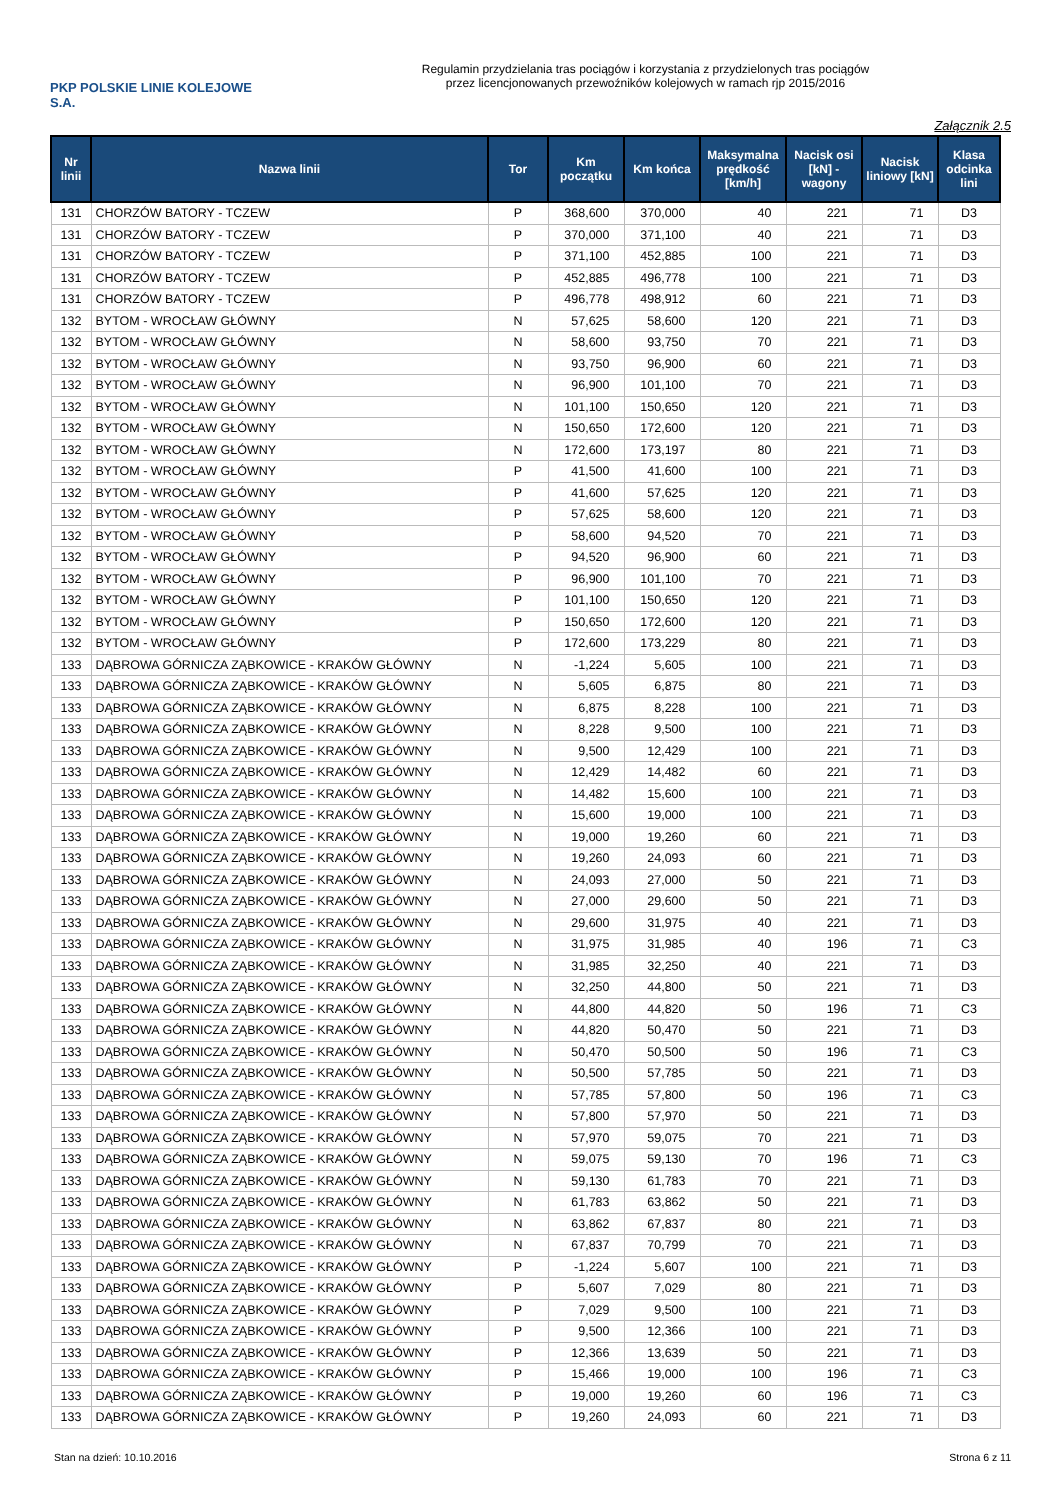PKP POLSKIE LINIE KOLEJOWE S.A.
Regulamin przydzielania tras pociągów i korzystania z przydzielonych tras pociągów
przez licencjonowanych przewoźników kolejowych w ramach rjp 2015/2016
Załącznik 2.5
| Nr linii | Nazwa linii | Tor | Km początku | Km końca | Maksymalna prędkość [km/h] | Nacisk osi [kN] - wagony | Nacisk liniowy [kN] | Klasa odcinka lini |
| --- | --- | --- | --- | --- | --- | --- | --- | --- |
| 131 | CHORZÓW BATORY - TCZEW | P | 368,600 | 370,000 | 40 | 221 | 71 | D3 |
| 131 | CHORZÓW BATORY - TCZEW | P | 370,000 | 371,100 | 40 | 221 | 71 | D3 |
| 131 | CHORZÓW BATORY - TCZEW | P | 371,100 | 452,885 | 100 | 221 | 71 | D3 |
| 131 | CHORZÓW BATORY - TCZEW | P | 452,885 | 496,778 | 100 | 221 | 71 | D3 |
| 131 | CHORZÓW BATORY - TCZEW | P | 496,778 | 498,912 | 60 | 221 | 71 | D3 |
| 132 | BYTOM - WROCŁAW GŁÓWNY | N | 57,625 | 58,600 | 120 | 221 | 71 | D3 |
| 132 | BYTOM - WROCŁAW GŁÓWNY | N | 58,600 | 93,750 | 70 | 221 | 71 | D3 |
| 132 | BYTOM - WROCŁAW GŁÓWNY | N | 93,750 | 96,900 | 60 | 221 | 71 | D3 |
| 132 | BYTOM - WROCŁAW GŁÓWNY | N | 96,900 | 101,100 | 70 | 221 | 71 | D3 |
| 132 | BYTOM - WROCŁAW GŁÓWNY | N | 101,100 | 150,650 | 120 | 221 | 71 | D3 |
| 132 | BYTOM - WROCŁAW GŁÓWNY | N | 150,650 | 172,600 | 120 | 221 | 71 | D3 |
| 132 | BYTOM - WROCŁAW GŁÓWNY | N | 172,600 | 173,197 | 80 | 221 | 71 | D3 |
| 132 | BYTOM - WROCŁAW GŁÓWNY | P | 41,500 | 41,600 | 100 | 221 | 71 | D3 |
| 132 | BYTOM - WROCŁAW GŁÓWNY | P | 41,600 | 57,625 | 120 | 221 | 71 | D3 |
| 132 | BYTOM - WROCŁAW GŁÓWNY | P | 57,625 | 58,600 | 120 | 221 | 71 | D3 |
| 132 | BYTOM - WROCŁAW GŁÓWNY | P | 58,600 | 94,520 | 70 | 221 | 71 | D3 |
| 132 | BYTOM - WROCŁAW GŁÓWNY | P | 94,520 | 96,900 | 60 | 221 | 71 | D3 |
| 132 | BYTOM - WROCŁAW GŁÓWNY | P | 96,900 | 101,100 | 70 | 221 | 71 | D3 |
| 132 | BYTOM - WROCŁAW GŁÓWNY | P | 101,100 | 150,650 | 120 | 221 | 71 | D3 |
| 132 | BYTOM - WROCŁAW GŁÓWNY | P | 150,650 | 172,600 | 120 | 221 | 71 | D3 |
| 132 | BYTOM - WROCŁAW GŁÓWNY | P | 172,600 | 173,229 | 80 | 221 | 71 | D3 |
| 133 | DĄBROWA GÓRNICZA ZĄBKOWICE - KRAKÓW GŁÓWNY | N | -1,224 | 5,605 | 100 | 221 | 71 | D3 |
| 133 | DĄBROWA GÓRNICZA ZĄBKOWICE - KRAKÓW GŁÓWNY | N | 5,605 | 6,875 | 80 | 221 | 71 | D3 |
| 133 | DĄBROWA GÓRNICZA ZĄBKOWICE - KRAKÓW GŁÓWNY | N | 6,875 | 8,228 | 100 | 221 | 71 | D3 |
| 133 | DĄBROWA GÓRNICZA ZĄBKOWICE - KRAKÓW GŁÓWNY | N | 8,228 | 9,500 | 100 | 221 | 71 | D3 |
| 133 | DĄBROWA GÓRNICZA ZĄBKOWICE - KRAKÓW GŁÓWNY | N | 9,500 | 12,429 | 100 | 221 | 71 | D3 |
| 133 | DĄBROWA GÓRNICZA ZĄBKOWICE - KRAKÓW GŁÓWNY | N | 12,429 | 14,482 | 60 | 221 | 71 | D3 |
| 133 | DĄBROWA GÓRNICZA ZĄBKOWICE - KRAKÓW GŁÓWNY | N | 14,482 | 15,600 | 100 | 221 | 71 | D3 |
| 133 | DĄBROWA GÓRNICZA ZĄBKOWICE - KRAKÓW GŁÓWNY | N | 15,600 | 19,000 | 100 | 221 | 71 | D3 |
| 133 | DĄBROWA GÓRNICZA ZĄBKOWICE - KRAKÓW GŁÓWNY | N | 19,000 | 19,260 | 60 | 221 | 71 | D3 |
| 133 | DĄBROWA GÓRNICZA ZĄBKOWICE - KRAKÓW GŁÓWNY | N | 19,260 | 24,093 | 60 | 221 | 71 | D3 |
| 133 | DĄBROWA GÓRNICZA ZĄBKOWICE - KRAKÓW GŁÓWNY | N | 24,093 | 27,000 | 50 | 221 | 71 | D3 |
| 133 | DĄBROWA GÓRNICZA ZĄBKOWICE - KRAKÓW GŁÓWNY | N | 27,000 | 29,600 | 50 | 221 | 71 | D3 |
| 133 | DĄBROWA GÓRNICZA ZĄBKOWICE - KRAKÓW GŁÓWNY | N | 29,600 | 31,975 | 40 | 221 | 71 | D3 |
| 133 | DĄBROWA GÓRNICZA ZĄBKOWICE - KRAKÓW GŁÓWNY | N | 31,975 | 31,985 | 40 | 196 | 71 | C3 |
| 133 | DĄBROWA GÓRNICZA ZĄBKOWICE - KRAKÓW GŁÓWNY | N | 31,985 | 32,250 | 40 | 221 | 71 | D3 |
| 133 | DĄBROWA GÓRNICZA ZĄBKOWICE - KRAKÓW GŁÓWNY | N | 32,250 | 44,800 | 50 | 221 | 71 | D3 |
| 133 | DĄBROWA GÓRNICZA ZĄBKOWICE - KRAKÓW GŁÓWNY | N | 44,800 | 44,820 | 50 | 196 | 71 | C3 |
| 133 | DĄBROWA GÓRNICZA ZĄBKOWICE - KRAKÓW GŁÓWNY | N | 44,820 | 50,470 | 50 | 221 | 71 | D3 |
| 133 | DĄBROWA GÓRNICZA ZĄBKOWICE - KRAKÓW GŁÓWNY | N | 50,470 | 50,500 | 50 | 196 | 71 | C3 |
| 133 | DĄBROWA GÓRNICZA ZĄBKOWICE - KRAKÓW GŁÓWNY | N | 50,500 | 57,785 | 50 | 221 | 71 | D3 |
| 133 | DĄBROWA GÓRNICZA ZĄBKOWICE - KRAKÓW GŁÓWNY | N | 57,785 | 57,800 | 50 | 196 | 71 | C3 |
| 133 | DĄBROWA GÓRNICZA ZĄBKOWICE - KRAKÓW GŁÓWNY | N | 57,800 | 57,970 | 50 | 221 | 71 | D3 |
| 133 | DĄBROWA GÓRNICZA ZĄBKOWICE - KRAKÓW GŁÓWNY | N | 57,970 | 59,075 | 70 | 221 | 71 | D3 |
| 133 | DĄBROWA GÓRNICZA ZĄBKOWICE - KRAKÓW GŁÓWNY | N | 59,075 | 59,130 | 70 | 196 | 71 | C3 |
| 133 | DĄBROWA GÓRNICZA ZĄBKOWICE - KRAKÓW GŁÓWNY | N | 59,130 | 61,783 | 70 | 221 | 71 | D3 |
| 133 | DĄBROWA GÓRNICZA ZĄBKOWICE - KRAKÓW GŁÓWNY | N | 61,783 | 63,862 | 50 | 221 | 71 | D3 |
| 133 | DĄBROWA GÓRNICZA ZĄBKOWICE - KRAKÓW GŁÓWNY | N | 63,862 | 67,837 | 80 | 221 | 71 | D3 |
| 133 | DĄBROWA GÓRNICZA ZĄBKOWICE - KRAKÓW GŁÓWNY | N | 67,837 | 70,799 | 70 | 221 | 71 | D3 |
| 133 | DĄBROWA GÓRNICZA ZĄBKOWICE - KRAKÓW GŁÓWNY | P | -1,224 | 5,607 | 100 | 221 | 71 | D3 |
| 133 | DĄBROWA GÓRNICZA ZĄBKOWICE - KRAKÓW GŁÓWNY | P | 5,607 | 7,029 | 80 | 221 | 71 | D3 |
| 133 | DĄBROWA GÓRNICZA ZĄBKOWICE - KRAKÓW GŁÓWNY | P | 7,029 | 9,500 | 100 | 221 | 71 | D3 |
| 133 | DĄBROWA GÓRNICZA ZĄBKOWICE - KRAKÓW GŁÓWNY | P | 9,500 | 12,366 | 100 | 221 | 71 | D3 |
| 133 | DĄBROWA GÓRNICZA ZĄBKOWICE - KRAKÓW GŁÓWNY | P | 12,366 | 13,639 | 50 | 221 | 71 | D3 |
| 133 | DĄBROWA GÓRNICZA ZĄBKOWICE - KRAKÓW GŁÓWNY | P | 15,466 | 19,000 | 100 | 196 | 71 | C3 |
| 133 | DĄBROWA GÓRNICZA ZĄBKOWICE - KRAKÓW GŁÓWNY | P | 19,000 | 19,260 | 60 | 196 | 71 | C3 |
| 133 | DĄBROWA GÓRNICZA ZĄBKOWICE - KRAKÓW GŁÓWNY | P | 19,260 | 24,093 | 60 | 221 | 71 | D3 |
Stan na dzień: 10.10.2016 Strona 6 z 11